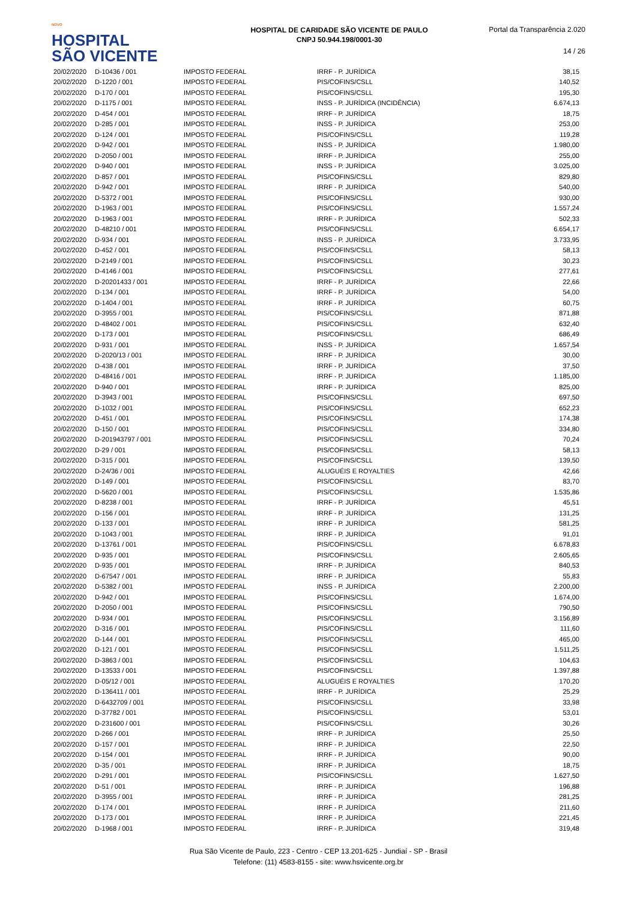NOVO
HOSPITAL
SÃO VICENTE
HOSPITAL DE CARIDADE SÃO VICENTE DE PAULO
CNPJ 50.944.198/0001-30
Portal da Transparência 2.020
14 / 26
| 20/02/2020 | D-10436 / 001 | IMPOSTO FEDERAL | IRRF - P. JURÍDICA | 38,15 |
| 20/02/2020 | D-1220 / 001 | IMPOSTO FEDERAL | PIS/COFINS/CSLL | 140,52 |
| 20/02/2020 | D-170 / 001 | IMPOSTO FEDERAL | PIS/COFINS/CSLL | 195,30 |
| 20/02/2020 | D-1175 / 001 | IMPOSTO FEDERAL | INSS - P. JURÍDICA (INCIDÊNCIA) | 6.674,13 |
| 20/02/2020 | D-454 / 001 | IMPOSTO FEDERAL | IRRF - P. JURÍDICA | 18,75 |
| 20/02/2020 | D-285 / 001 | IMPOSTO FEDERAL | INSS - P. JURÍDICA | 253,00 |
| 20/02/2020 | D-124 / 001 | IMPOSTO FEDERAL | PIS/COFINS/CSLL | 119,28 |
| 20/02/2020 | D-942 / 001 | IMPOSTO FEDERAL | INSS - P. JURÍDICA | 1.980,00 |
| 20/02/2020 | D-2050 / 001 | IMPOSTO FEDERAL | IRRF - P. JURÍDICA | 255,00 |
| 20/02/2020 | D-940 / 001 | IMPOSTO FEDERAL | INSS - P. JURÍDICA | 3.025,00 |
| 20/02/2020 | D-857 / 001 | IMPOSTO FEDERAL | PIS/COFINS/CSLL | 829,80 |
| 20/02/2020 | D-942 / 001 | IMPOSTO FEDERAL | IRRF - P. JURÍDICA | 540,00 |
| 20/02/2020 | D-5372 / 001 | IMPOSTO FEDERAL | PIS/COFINS/CSLL | 930,00 |
| 20/02/2020 | D-1963 / 001 | IMPOSTO FEDERAL | PIS/COFINS/CSLL | 1.557,24 |
| 20/02/2020 | D-1963 / 001 | IMPOSTO FEDERAL | IRRF - P. JURÍDICA | 502,33 |
| 20/02/2020 | D-48210 / 001 | IMPOSTO FEDERAL | PIS/COFINS/CSLL | 6.654,17 |
| 20/02/2020 | D-934 / 001 | IMPOSTO FEDERAL | INSS - P. JURÍDICA | 3.733,95 |
| 20/02/2020 | D-452 / 001 | IMPOSTO FEDERAL | PIS/COFINS/CSLL | 58,13 |
| 20/02/2020 | D-2149 / 001 | IMPOSTO FEDERAL | PIS/COFINS/CSLL | 30,23 |
| 20/02/2020 | D-4146 / 001 | IMPOSTO FEDERAL | PIS/COFINS/CSLL | 277,61 |
| 20/02/2020 | D-20201433 / 001 | IMPOSTO FEDERAL | IRRF - P. JURÍDICA | 22,66 |
| 20/02/2020 | D-134 / 001 | IMPOSTO FEDERAL | IRRF - P. JURÍDICA | 54,00 |
| 20/02/2020 | D-1404 / 001 | IMPOSTO FEDERAL | IRRF - P. JURÍDICA | 60,75 |
| 20/02/2020 | D-3955 / 001 | IMPOSTO FEDERAL | PIS/COFINS/CSLL | 871,88 |
| 20/02/2020 | D-48402 / 001 | IMPOSTO FEDERAL | PIS/COFINS/CSLL | 632,40 |
| 20/02/2020 | D-173 / 001 | IMPOSTO FEDERAL | PIS/COFINS/CSLL | 686,49 |
| 20/02/2020 | D-931 / 001 | IMPOSTO FEDERAL | INSS - P. JURÍDICA | 1.657,54 |
| 20/02/2020 | D-2020/13 / 001 | IMPOSTO FEDERAL | IRRF - P. JURÍDICA | 30,00 |
| 20/02/2020 | D-438 / 001 | IMPOSTO FEDERAL | IRRF - P. JURÍDICA | 37,50 |
| 20/02/2020 | D-48416 / 001 | IMPOSTO FEDERAL | IRRF - P. JURÍDICA | 1.185,00 |
| 20/02/2020 | D-940 / 001 | IMPOSTO FEDERAL | IRRF - P. JURÍDICA | 825,00 |
| 20/02/2020 | D-3943 / 001 | IMPOSTO FEDERAL | PIS/COFINS/CSLL | 697,50 |
| 20/02/2020 | D-1032 / 001 | IMPOSTO FEDERAL | PIS/COFINS/CSLL | 652,23 |
| 20/02/2020 | D-451 / 001 | IMPOSTO FEDERAL | PIS/COFINS/CSLL | 174,38 |
| 20/02/2020 | D-150 / 001 | IMPOSTO FEDERAL | PIS/COFINS/CSLL | 334,80 |
| 20/02/2020 | D-201943797 / 001 | IMPOSTO FEDERAL | PIS/COFINS/CSLL | 70,24 |
| 20/02/2020 | D-29 / 001 | IMPOSTO FEDERAL | PIS/COFINS/CSLL | 58,13 |
| 20/02/2020 | D-315 / 001 | IMPOSTO FEDERAL | PIS/COFINS/CSLL | 139,50 |
| 20/02/2020 | D-24/36 / 001 | IMPOSTO FEDERAL | ALUGUÉIS E ROYALTIES | 42,66 |
| 20/02/2020 | D-149 / 001 | IMPOSTO FEDERAL | PIS/COFINS/CSLL | 83,70 |
| 20/02/2020 | D-5620 / 001 | IMPOSTO FEDERAL | PIS/COFINS/CSLL | 1.535,86 |
| 20/02/2020 | D-8238 / 001 | IMPOSTO FEDERAL | IRRF - P. JURÍDICA | 45,51 |
| 20/02/2020 | D-156 / 001 | IMPOSTO FEDERAL | IRRF - P. JURÍDICA | 131,25 |
| 20/02/2020 | D-133 / 001 | IMPOSTO FEDERAL | IRRF - P. JURÍDICA | 581,25 |
| 20/02/2020 | D-1043 / 001 | IMPOSTO FEDERAL | IRRF - P. JURÍDICA | 91,01 |
| 20/02/2020 | D-13761 / 001 | IMPOSTO FEDERAL | PIS/COFINS/CSLL | 6.678,83 |
| 20/02/2020 | D-935 / 001 | IMPOSTO FEDERAL | PIS/COFINS/CSLL | 2.605,65 |
| 20/02/2020 | D-935 / 001 | IMPOSTO FEDERAL | IRRF - P. JURÍDICA | 840,53 |
| 20/02/2020 | D-67547 / 001 | IMPOSTO FEDERAL | IRRF - P. JURÍDICA | 55,83 |
| 20/02/2020 | D-5382 / 001 | IMPOSTO FEDERAL | INSS - P. JURÍDICA | 2.200,00 |
| 20/02/2020 | D-942 / 001 | IMPOSTO FEDERAL | PIS/COFINS/CSLL | 1.674,00 |
| 20/02/2020 | D-2050 / 001 | IMPOSTO FEDERAL | PIS/COFINS/CSLL | 790,50 |
| 20/02/2020 | D-934 / 001 | IMPOSTO FEDERAL | PIS/COFINS/CSLL | 3.156,89 |
| 20/02/2020 | D-316 / 001 | IMPOSTO FEDERAL | PIS/COFINS/CSLL | 111,60 |
| 20/02/2020 | D-144 / 001 | IMPOSTO FEDERAL | PIS/COFINS/CSLL | 465,00 |
| 20/02/2020 | D-121 / 001 | IMPOSTO FEDERAL | PIS/COFINS/CSLL | 1.511,25 |
| 20/02/2020 | D-3863 / 001 | IMPOSTO FEDERAL | PIS/COFINS/CSLL | 104,63 |
| 20/02/2020 | D-13533 / 001 | IMPOSTO FEDERAL | PIS/COFINS/CSLL | 1.397,88 |
| 20/02/2020 | D-05/12 / 001 | IMPOSTO FEDERAL | ALUGUÉIS E ROYALTIES | 170,20 |
| 20/02/2020 | D-136411 / 001 | IMPOSTO FEDERAL | IRRF - P. JURÍDICA | 25,29 |
| 20/02/2020 | D-6432709 / 001 | IMPOSTO FEDERAL | PIS/COFINS/CSLL | 33,98 |
| 20/02/2020 | D-37782 / 001 | IMPOSTO FEDERAL | PIS/COFINS/CSLL | 53,01 |
| 20/02/2020 | D-231600 / 001 | IMPOSTO FEDERAL | PIS/COFINS/CSLL | 30,26 |
| 20/02/2020 | D-266 / 001 | IMPOSTO FEDERAL | IRRF - P. JURÍDICA | 25,50 |
| 20/02/2020 | D-157 / 001 | IMPOSTO FEDERAL | IRRF - P. JURÍDICA | 22,50 |
| 20/02/2020 | D-154 / 001 | IMPOSTO FEDERAL | IRRF - P. JURÍDICA | 90,00 |
| 20/02/2020 | D-35 / 001 | IMPOSTO FEDERAL | IRRF - P. JURÍDICA | 18,75 |
| 20/02/2020 | D-291 / 001 | IMPOSTO FEDERAL | PIS/COFINS/CSLL | 1.627,50 |
| 20/02/2020 | D-51 / 001 | IMPOSTO FEDERAL | IRRF - P. JURÍDICA | 196,88 |
| 20/02/2020 | D-3955 / 001 | IMPOSTO FEDERAL | IRRF - P. JURÍDICA | 281,25 |
| 20/02/2020 | D-174 / 001 | IMPOSTO FEDERAL | IRRF - P. JURÍDICA | 211,60 |
| 20/02/2020 | D-173 / 001 | IMPOSTO FEDERAL | IRRF - P. JURÍDICA | 221,45 |
| 20/02/2020 | D-1968 / 001 | IMPOSTO FEDERAL | IRRF - P. JURÍDICA | 319,48 |
Rua São Vicente de Paulo, 223 - Centro - CEP 13.201-625 - Jundiaí - SP - Brasil
Telefone: (11) 4583-8155 - site: www.hsvicente.org.br